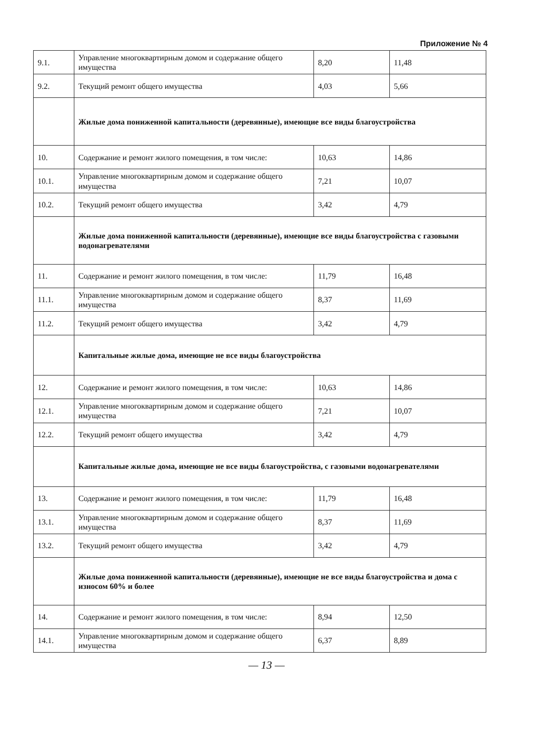Приложение № 4
| 9.1. | Управление многоквартирным домом и содержание общего имущества | 8,20 | 11,48 |
| 9.2. | Текущий ремонт общего имущества | 4,03 | 5,66 |
| | Жилые дома пониженной капитальности (деревянные), имеющие все виды благоустройства | | |
| 10. | Содержание и ремонт жилого помещения, в том числе: | 10,63 | 14,86 |
| 10.1. | Управление многоквартирным домом и содержание общего имущества | 7,21 | 10,07 |
| 10.2. | Текущий ремонт общего имущества | 3,42 | 4,79 |
| | Жилые дома пониженной капитальности (деревянные), имеющие все виды благоустройства с газовыми водонагревателями | | |
| 11. | Содержание и ремонт жилого помещения, в том числе: | 11,79 | 16,48 |
| 11.1. | Управление многоквартирным домом и содержание общего имущества | 8,37 | 11,69 |
| 11.2. | Текущий ремонт общего имущества | 3,42 | 4,79 |
| | Капитальные жилые дома, имеющие не все виды благоустройства | | |
| 12. | Содержание и ремонт жилого помещения, в том числе: | 10,63 | 14,86 |
| 12.1. | Управление многоквартирным домом и содержание общего имущества | 7,21 | 10,07 |
| 12.2. | Текущий ремонт общего имущества | 3,42 | 4,79 |
| | Капитальные жилые дома, имеющие не все виды благоустройства, с газовыми водонагревателями | | |
| 13. | Содержание и ремонт жилого помещения, в том числе: | 11,79 | 16,48 |
| 13.1. | Управление многоквартирным домом и содержание общего имущества | 8,37 | 11,69 |
| 13.2. | Текущий ремонт общего имущества | 3,42 | 4,79 |
| | Жилые дома пониженной капитальности (деревянные), имеющие не все виды благоустройства и дома с износом 60% и более | | |
| 14. | Содержание и ремонт жилого помещения, в том числе: | 8,94 | 12,50 |
| 14.1. | Управление многоквартирным домом и содержание общего имущества | 6,37 | 8,89 |
— 13 —